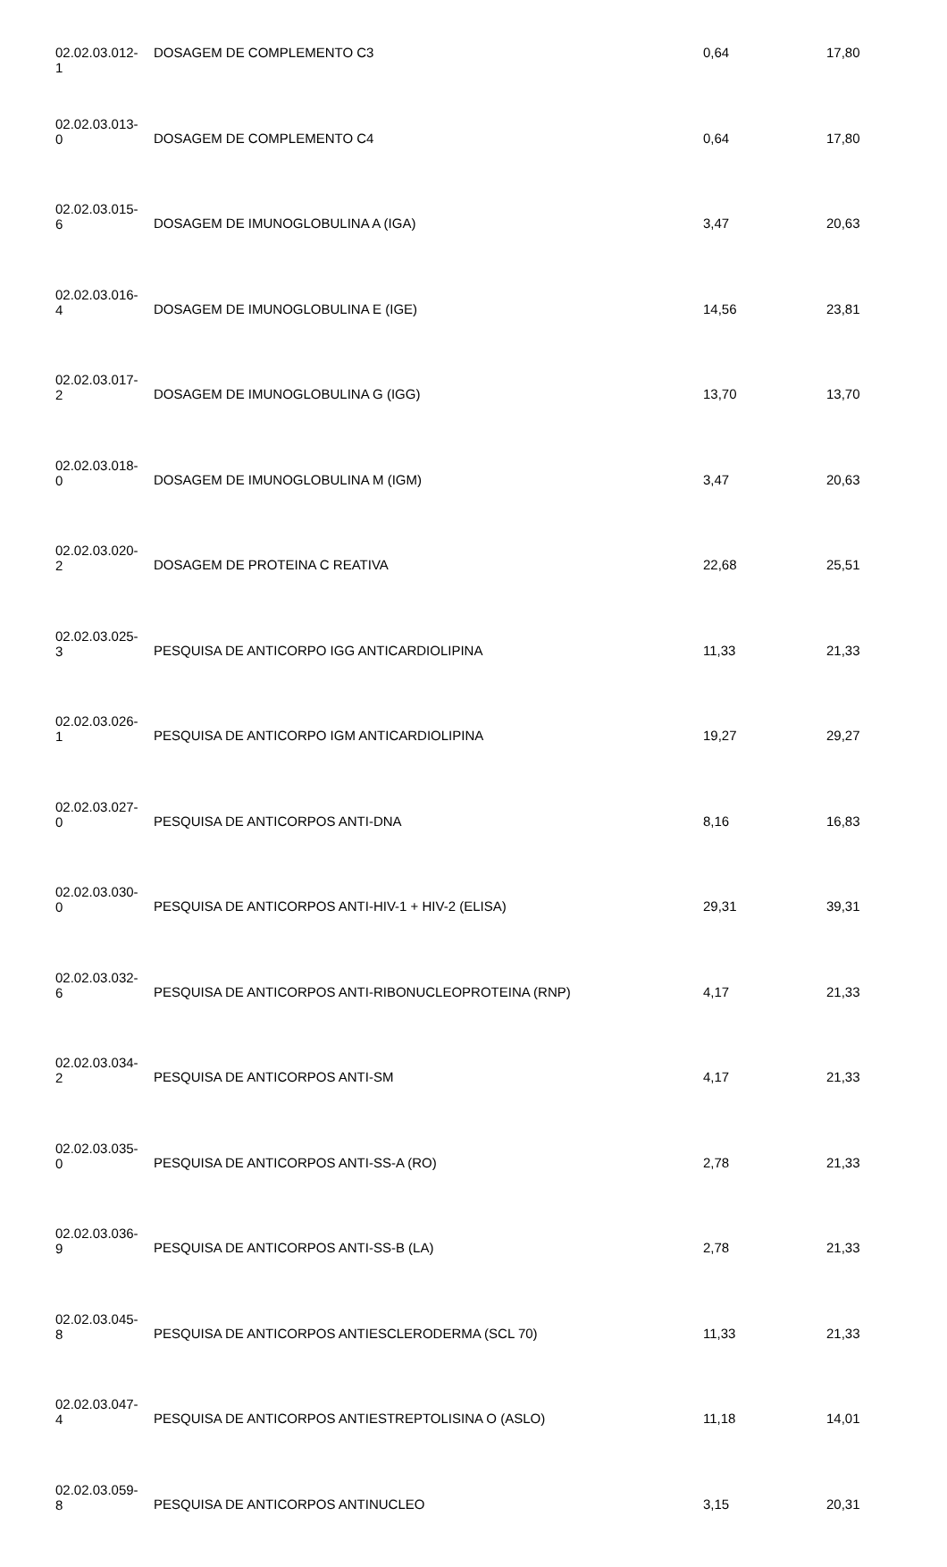| 02.02.03.012- 1 | DOSAGEM DE COMPLEMENTO C3 | 0,64 | 17,80 |
| 02.02.03.013- 0 | DOSAGEM DE COMPLEMENTO C4 | 0,64 | 17,80 |
| 02.02.03.015- 6 | DOSAGEM DE IMUNOGLOBULINA A (IGA) | 3,47 | 20,63 |
| 02.02.03.016- 4 | DOSAGEM DE IMUNOGLOBULINA E (IGE) | 14,56 | 23,81 |
| 02.02.03.017- 2 | DOSAGEM DE IMUNOGLOBULINA G (IGG) | 13,70 | 13,70 |
| 02.02.03.018- 0 | DOSAGEM DE IMUNOGLOBULINA M (IGM) | 3,47 | 20,63 |
| 02.02.03.020- 2 | DOSAGEM DE PROTEINA C REATIVA | 22,68 | 25,51 |
| 02.02.03.025- 3 | PESQUISA DE ANTICORPO IGG ANTICARDIOLIPINA | 11,33 | 21,33 |
| 02.02.03.026- 1 | PESQUISA DE ANTICORPO IGM ANTICARDIOLIPINA | 19,27 | 29,27 |
| 02.02.03.027- 0 | PESQUISA DE ANTICORPOS ANTI-DNA | 8,16 | 16,83 |
| 02.02.03.030- 0 | PESQUISA DE ANTICORPOS ANTI-HIV-1 + HIV-2 (ELISA) | 29,31 | 39,31 |
| 02.02.03.032- 6 | PESQUISA DE ANTICORPOS ANTI-RIBONUCLEOPROTEINA (RNP) | 4,17 | 21,33 |
| 02.02.03.034- 2 | PESQUISA DE ANTICORPOS ANTI-SM | 4,17 | 21,33 |
| 02.02.03.035- 0 | PESQUISA DE ANTICORPOS ANTI-SS-A (RO) | 2,78 | 21,33 |
| 02.02.03.036- 9 | PESQUISA DE ANTICORPOS ANTI-SS-B (LA) | 2,78 | 21,33 |
| 02.02.03.045- 8 | PESQUISA DE ANTICORPOS ANTIESCLERODERMA (SCL 70) | 11,33 | 21,33 |
| 02.02.03.047- 4 | PESQUISA DE ANTICORPOS ANTIESTREPTOLISINA O (ASLO) | 11,18 | 14,01 |
| 02.02.03.059- 8 | PESQUISA DE ANTICORPOS ANTINUCLEO | 3,15 | 20,31 |